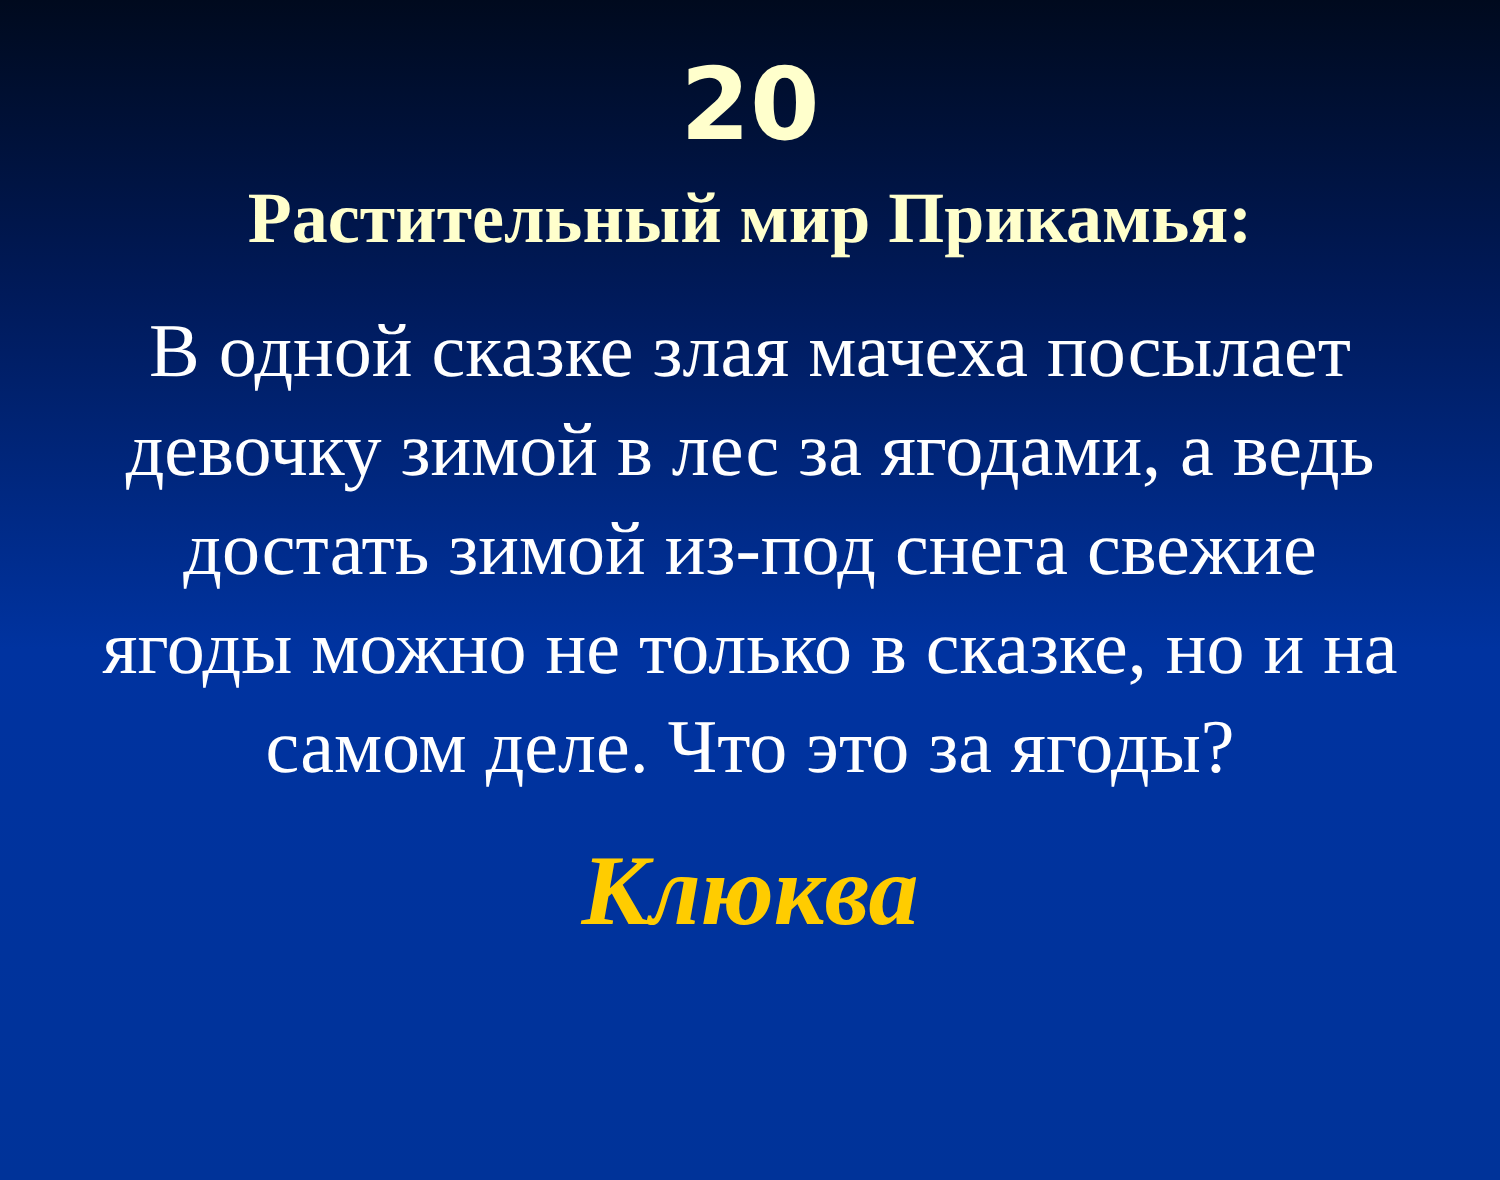20
Растительный мир Прикамья:
В одной сказке злая мачеха посылает девочку зимой в лес за ягодами, а ведь достать зимой из-под снега свежие ягоды можно не только в сказке, но и на самом деле. Что это за ягоды?
Клюква